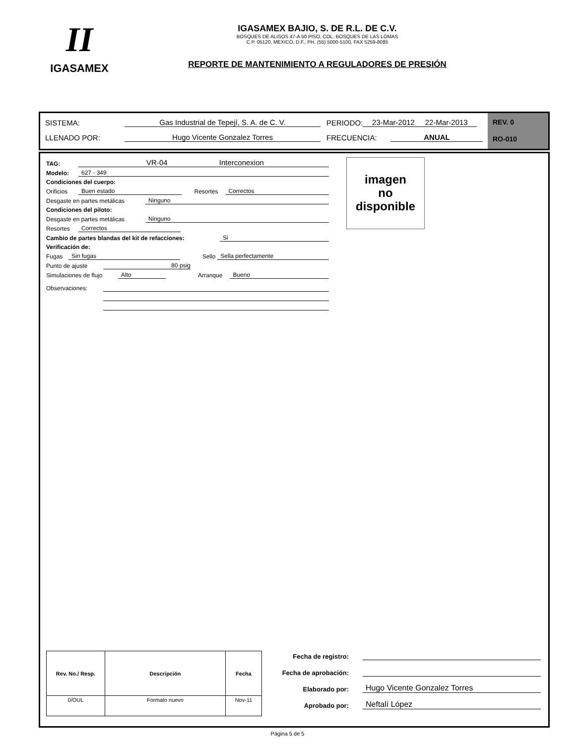II
IGASAMEX
IGASAMEX BAJIO, S. DE R.L. DE C.V.
BOSQUES DE ALISOS 47-A 50 PISO, COL. BOSQUES DE LAS LOMAS
C.P. 05120, MEXICO, D.F., PH. (55) 5000-5100, FAX 5259-8085
REPORTE DE MANTENIMIENTO A REGULADORES DE PRESIÓN
SISTEMA: Gas Industrial de Tepejí, S. A. de C. V. PERIODO: 23-Mar-2012 22-Mar-2013
LLENADO POR: Hugo Vicente Gonzalez Torres FRECUENCIA: ANUAL
REV. 0
RO-010
TAG: VR-04 Interconexion
Modelo: 627 - 349
Condiciones del cuerpo:
Orificios Buen estado Resortes Correctos
Desgaste en partes metálicas Ninguno
Condiciones del piloto:
Desgaste en partes metálicas Ninguno
Resortes Correctos
Cambio de partes blandas del kit de refacciones: Si
Verificación de:
Fugas Sin fugas Sello Sella perfectamente
Punto de ajuste 80 psig
Simulaciones de flujo Alto Arranque Bueno
Observaciones:
imagen
no
disponible
| Rev. No./ Resp. | Descripción | Fecha |
| --- | --- | --- |
| 0/OUL | Formato nuevo | Nov-11 |
Fecha de registro:
Fecha de aprobación:
Elaborado por: Hugo Vicente Gonzalez Torres
Aprobado por: Neftalí López
Página 5 de 5